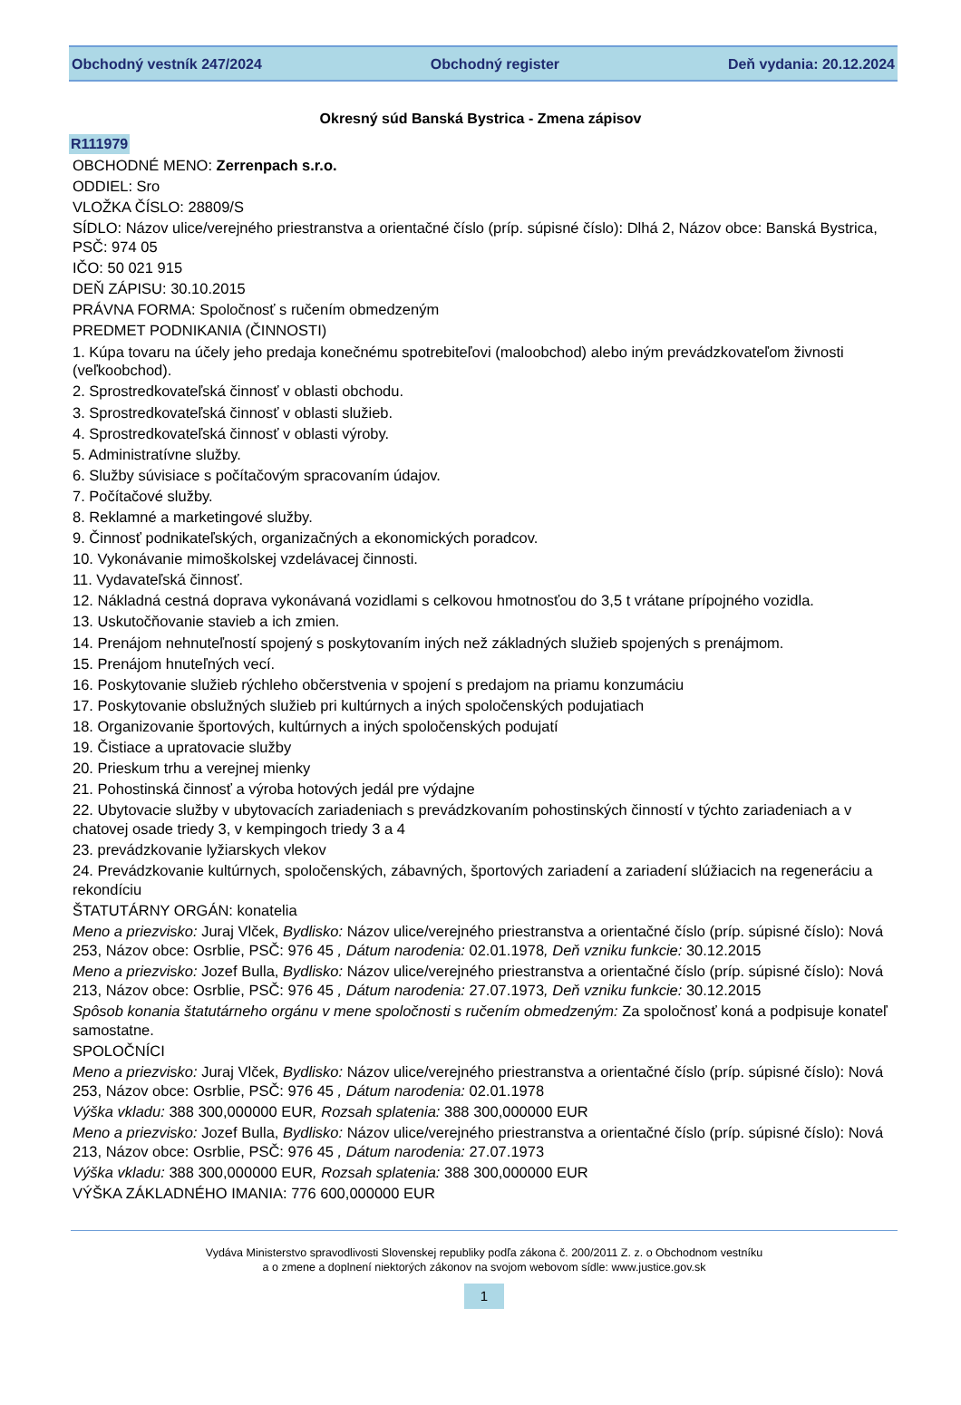Obchodný vestník 247/2024 Obchodný register Deň vydania: 20.12.2024
Okresný súd Banská Bystrica - Zmena zápisov
R111979
OBCHODNÉ MENO: Zerrenpach s.r.o.
ODDIEL: Sro
VLOŽKA ČÍSLO: 28809/S
SÍDLO: Názov ulice/verejného priestranstva a orientačné číslo (príp. súpisné číslo): Dlhá 2, Názov obce: Banská Bystrica, PSČ: 974 05
IČO: 50 021 915
DEŇ ZÁPISU: 30.10.2015
PRÁVNA FORMA: Spoločnosť s ručením obmedzeným
PREDMET PODNIKANIA (ČINNOSTI)
1. Kúpa tovaru na účely jeho predaja konečnému spotrebiteľovi (maloobchod) alebo iným prevádzkovateľom živnosti (veľkoobchod).
2. Sprostredkovateľská činnosť v oblasti obchodu.
3. Sprostredkovateľská činnosť v oblasti služieb.
4. Sprostredkovateľská činnosť v oblasti výroby.
5. Administratívne služby.
6. Služby súvisiace s počítačovým spracovaním údajov.
7. Počítačové služby.
8. Reklamné a marketingové služby.
9. Činnosť podnikateľských, organizačných a ekonomických poradcov.
10. Vykonávanie mimoškolskej vzdelávacej činnosti.
11. Vydavateľská činnosť.
12. Nákladná cestná doprava vykonávaná vozidlami s celkovou hmotnosťou do 3,5 t vrátane prípojného vozidla.
13. Uskutočňovanie stavieb a ich zmien.
14. Prenájom nehnuteľností spojený s poskytovaním iných než základných služieb spojených s prenájmom.
15. Prenájom hnuteľných vecí.
16. Poskytovanie služieb rýchleho občerstvenia v spojení s predajom na priamu konzumáciu
17. Poskytovanie obslužných služieb pri kultúrnych a iných spoločenských podujatiach
18. Organizovanie športových, kultúrnych a iných spoločenských podujatí
19. Čistiace a upratovacie služby
20. Prieskum trhu a verejnej mienky
21. Pohostinská činnosť a výroba hotových jedál pre výdajne
22. Ubytovacie služby v ubytovacích zariadeniach s prevádzkovaním pohostinských činností v týchto zariadeniach a v chatovej osade triedy 3, v kempingoch triedy 3 a 4
23. prevádzkovanie lyžiarskych vlekov
24. Prevádzkovanie kultúrnych, spoločenských, zábavných, športových zariadení a zariadení slúžiacich na regeneráciu a rekondíciu
ŠTATUTÁRNY ORGÁN: konatelia
Meno a priezvisko: Juraj Vlček, Bydlisko: Názov ulice/verejného priestranstva a orientačné číslo (príp. súpisné číslo): Nová 253, Názov obce: Osrblie, PSČ: 976 45 , Dátum narodenia: 02.01.1978, Deň vzniku funkcie: 30.12.2015
Meno a priezvisko: Jozef Bulla, Bydlisko: Názov ulice/verejného priestranstva a orientačné číslo (príp. súpisné číslo): Nová 213, Názov obce: Osrblie, PSČ: 976 45 , Dátum narodenia: 27.07.1973, Deň vzniku funkcie: 30.12.2015
Spôsob konania štatutárneho orgánu v mene spoločnosti s ručením obmedzeným: Za spoločnosť koná a podpisuje konateľ samostatne.
SPOLOČNÍCI
Meno a priezvisko: Juraj Vlček, Bydlisko: Názov ulice/verejného priestranstva a orientačné číslo (príp. súpisné číslo): Nová 253, Názov obce: Osrblie, PSČ: 976 45 , Dátum narodenia: 02.01.1978
Výška vkladu: 388 300,000000 EUR, Rozsah splatenia: 388 300,000000 EUR
Meno a priezvisko: Jozef Bulla, Bydlisko: Názov ulice/verejného priestranstva a orientačné číslo (príp. súpisné číslo): Nová 213, Názov obce: Osrblie, PSČ: 976 45 , Dátum narodenia: 27.07.1973
Výška vkladu: 388 300,000000 EUR, Rozsah splatenia: 388 300,000000 EUR
VÝŠKA ZÁKLADNÉHO IMANIA: 776 600,000000 EUR
Vydáva Ministerstvo spravodlivosti Slovenskej republiky podľa zákona č. 200/2011 Z. z. o Obchodnom vestníku
a o zmene a doplnení niektorých zákonov na svojom webovom sídle: www.justice.gov.sk
1